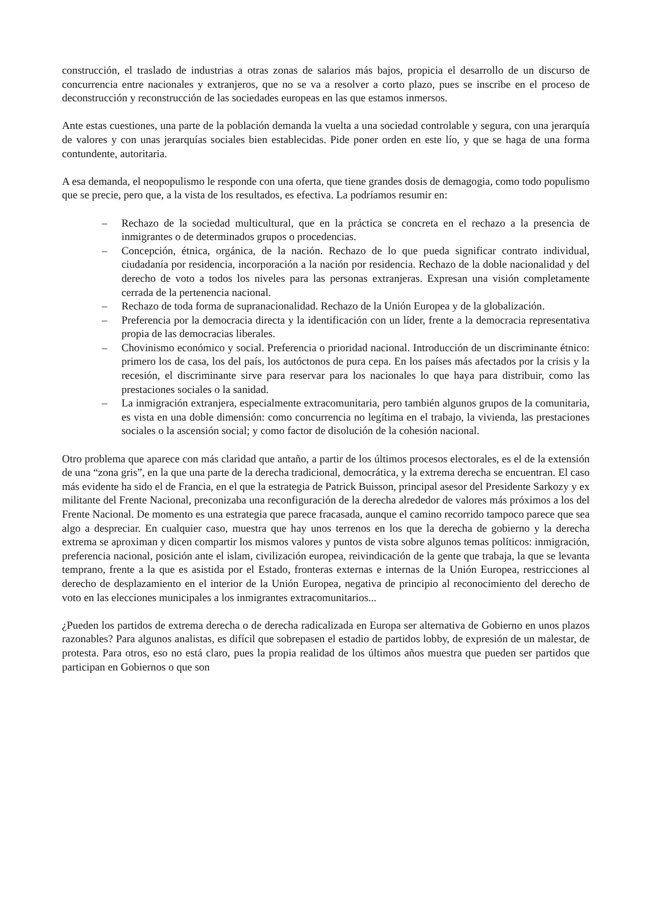construcción, el traslado de industrias a otras zonas de salarios más bajos, propicia el desarrollo de un discurso de concurrencia entre nacionales y extranjeros, que no se va a resolver a corto plazo, pues se inscribe en el proceso de deconstrucción y reconstrucción de las sociedades europeas en las que estamos inmersos.
Ante estas cuestiones, una parte de la población demanda la vuelta a una sociedad controlable y segura, con una jerarquía de valores y con unas jerarquías sociales bien establecidas. Pide poner orden en este lío, y que se haga de una forma contundente, autoritaria.
A esa demanda, el neopopulismo le responde con una oferta, que tiene grandes dosis de demagogia, como todo populismo que se precie, pero que, a la vista de los resultados, es efectiva. La podríamos resumir en:
– Rechazo de la sociedad multicultural, que en la práctica se concreta en el rechazo a la presencia de inmigrantes o de determinados grupos o procedencias.
– Concepción, étnica, orgánica, de la nación. Rechazo de lo que pueda significar contrato individual, ciudadanía por residencia, incorporación a la nación por residencia. Rechazo de la doble nacionalidad y del derecho de voto a todos los niveles para las personas extranjeras. Expresan una visión completamente cerrada de la pertenencia nacional.
– Rechazo de toda forma de supranacionalidad. Rechazo de la Unión Europea y de la globalización.
– Preferencia por la democracia directa y la identificación con un líder, frente a la democracia representativa propia de las democracias liberales.
– Chovinismo económico y social. Preferencia o prioridad nacional. Introducción de un discriminante étnico: primero los de casa, los del país, los autóctonos de pura cepa. En los países más afectados por la crisis y la recesión, el discriminante sirve para reservar para los nacionales lo que haya para distribuir, como las prestaciones sociales o la sanidad.
– La inmigración extranjera, especialmente extracomunitaria, pero también algunos grupos de la comunitaria, es vista en una doble dimensión: como concurrencia no legítima en el trabajo, la vivienda, las prestaciones sociales o la ascensión social; y como factor de disolución de la cohesión nacional.
Otro problema que aparece con más claridad que antaño, a partir de los últimos procesos electorales, es el de la extensión de una “zona gris”, en la que una parte de la derecha tradicional, democrática, y la extrema derecha se encuentran. El caso más evidente ha sido el de Francia, en el que la estrategia de Patrick Buisson, principal asesor del Presidente Sarkozy y ex militante del Frente Nacional, preconizaba una reconfiguración de la derecha alrededor de valores más próximos a los del Frente Nacional. De momento es una estrategia que parece fracasada, aunque el camino recorrido tampoco parece que sea algo a despreciar. En cualquier caso, muestra que hay unos terrenos en los que la derecha de gobierno y la derecha extrema se aproximan y dicen compartir los mismos valores y puntos de vista sobre algunos temas políticos: inmigración, preferencia nacional, posición ante el islam, civilización europea, reivindicación de la gente que trabaja, la que se levanta temprano, frente a la que es asistida por el Estado, fronteras externas e internas de la Unión Europea, restricciones al derecho de desplazamiento en el interior de la Unión Europea, negativa de principio al reconocimiento del derecho de voto en las elecciones municipales a los inmigrantes extracomunitarios...
¿Pueden los partidos de extrema derecha o de derecha radicalizada en Europa ser alternativa de Gobierno en unos plazos razonables? Para algunos analistas, es difícil que sobrepasen el estadio de partidos lobby, de expresión de un malestar, de protesta. Para otros, eso no está claro, pues la propia realidad de los últimos años muestra que pueden ser partidos que participan en Gobiernos o que son